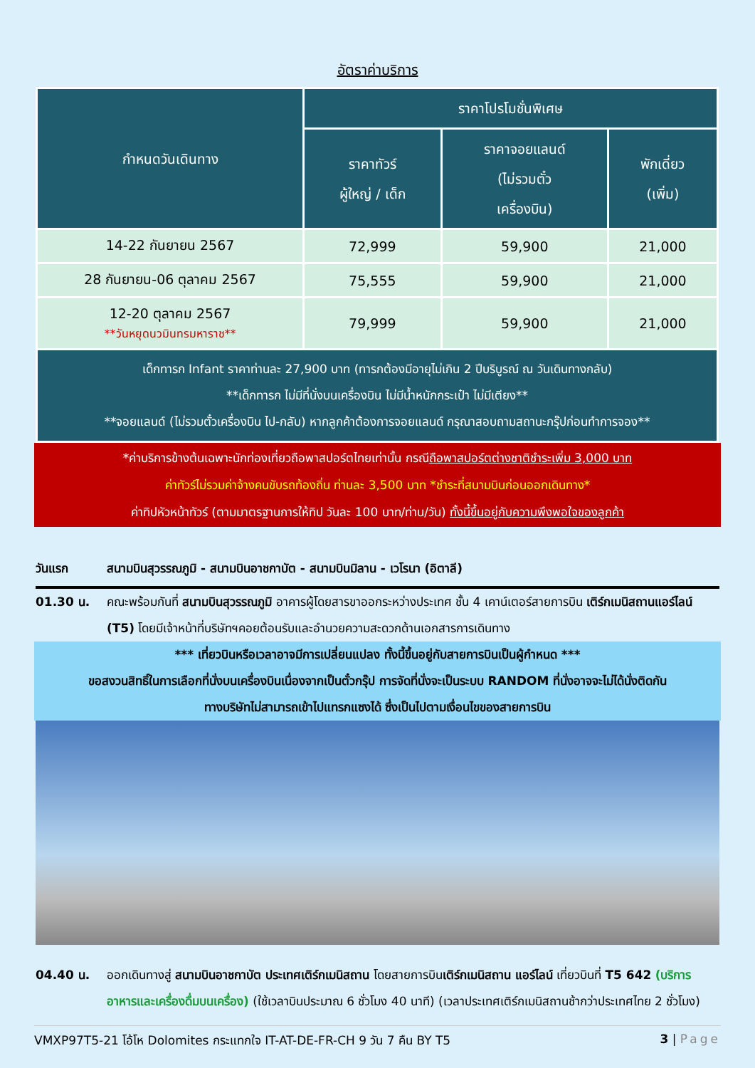อัตราค่าบริการ
| กำหนดวันเดินทาง | ราคาโปรโมชั่นพิเศษ | | |
| --- | --- | --- | --- |
| | ราคาทัวร์ ผู้ใหญ่ / เด็ก | ราคาจอยแลนด์ (ไม่รวมตั๋ว เครื่องบิน) | พักเดี่ยว (เพิ่ม) |
| 14-22 กันยายน 2567 | 72,999 | 59,900 | 21,000 |
| 28 กันยายน-06 ตุลาคม 2567 | 75,555 | 59,900 | 21,000 |
| 12-20 ตุลาคม 2567 **วันหยุดนวมินทรมหาราช** | 79,999 | 59,900 | 21,000 |
| เด็กทารก Infant ราคาท่านละ 27,900 บาท (ทารกต้องมีอายุไม่เกิน 2 ปีบริบูรณ์ ณ วันเดินทางกลับ) **เด็กทารก ไม่มีที่นั่งบนเครื่องบิน ไม่มีน้ำหนักกระเป๋า ไม่มีเตียง** **จอยแลนด์ (ไม่รวมตั๋วเครื่องบิน ไป-กลับ) หากลูกค้าต้องการจอยแลนด์ กรุณาสอบถามสถานะกรุ๊ปก่อนทำการจอง** | | | |
*ค่าบริการข้างต้นเฉพาะนักท่องเที่ยวถือพาสปอร์ตไทยเท่านั้น กรณีถือพาสปอร์ตต่างชาติชำระเพิ่ม 3,000 บาท
ค่าทัวร์ไม่รวมค่าจ้างคนขับรถท้องถิ่น ท่านละ 3,500 บาท *ชำระที่สนามบินก่อนออกเดินทาง*
ค่าทิปหัวหน้าทัวร์ (ตามมาตรฐานการให้ทิป วันละ 100 บาท/ท่าน/วัน) ทั้งนี้ขึ้นอยู่กับความพึงพอใจของลูกค้า
วันแรก สนามบินสุวรรณภูมิ - สนามบินอาชกาบัต - สนามบินมิลาน - เวโรนา (อิตาลี)
01.30 น. คณะพร้อมกันที่ สนามบินสุวรรณภูมิ อาคารผู้โดยสารขาออกระหว่างประเทศ ชั้น 4 เคาน์เตอร์สายการบิน เติร์กเมนิสถานแอร์ไลน์ (T5) โดยมีเจ้าหน้าที่บริษัทฯคอยต้อนรับและอำนวยความสะดวกด้านเอกสารการเดินทาง
*** เที่ยวบินหรือเวลาอาจมีการเปลี่ยนแปลง ทั้งนี้ขึ้นอยู่กับสายการบินเป็นผู้กำหนด ***
ขอสงวนสิทธิ์ในการเลือกที่นั่งบนเครื่องบินเนื่องจากเป็นตั๋วกรุ๊ป การจัดที่นั่งจะเป็นระบบ RANDOM ที่นั่งอาจจะไม่ได้นั่งติดกัน
ทางบริษัทไม่สามารถเข้าไปแทรกแซงได้ ซึ่งเป็นไปตามเงื่อนไขของสายการบิน
04.40 น. ออกเดินทางสู่ สนามบินอาชกาบัต ประเทศเติร์กเมนิสถาน โดยสายการบินเติร์กเมนิสถาน แอร์ไลน์ เที่ยวบินที่ T5 642 (บริการอาหารและเครื่องดื่มบนเครื่อง) (ใช้เวลาบินประมาณ 6 ชั่วโมง 40 นาที) (เวลาประเทศเติร์กเมนิสถานช้ากว่าประเทศไทย 2 ชั่วโมง)
VMXP97T5-21 โอ้โห Dolomites กระแทกใจ IT-AT-DE-FR-CH 9 วัน 7 คืน BY T5 3 | Page